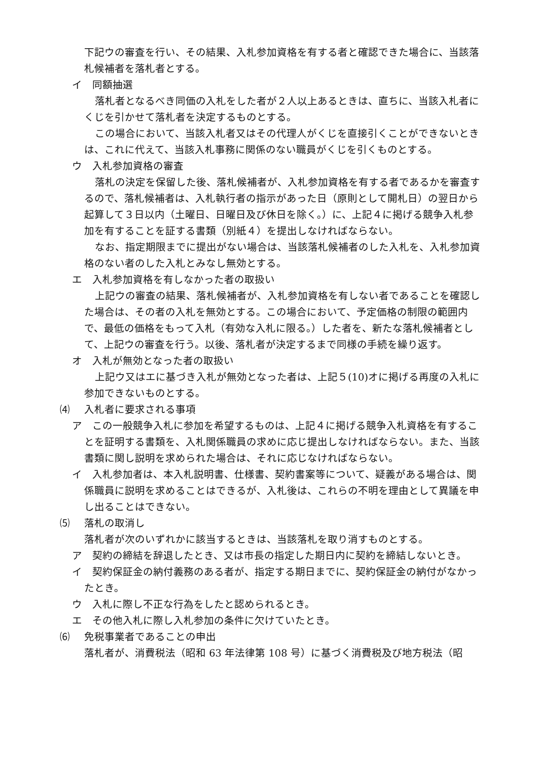下記ウの審査を行い、その結果、入札参加資格を有する者と確認できた場合に、当該落札候補者を落札者とする。
イ　同額抽選
落札者となるべき同価の入札をした者が２人以上あるときは、直ちに、当該入札者にくじを引かせて落札者を決定するものとする。
この場合において、当該入札者又はその代理人がくじを直接引くことができないときは、これに代えて、当該入札事務に関係のない職員がくじを引くものとする。
ウ　入札参加資格の審査
落札の決定を保留した後、落札候補者が、入札参加資格を有する者であるかを審査するので、落札候補者は、入札執行者の指示があった日（原則として開札日）の翌日から起算して３日以内（土曜日、日曜日及び休日を除く。）に、上記４に掲げる競争入札参加を有することを証する書類（別紙４）を提出しなければならない。
なお、指定期限までに提出がない場合は、当該落札候補者のした入札を、入札参加資格のない者のした入札とみなし無効とする。
エ　入札参加資格を有しなかった者の取扱い
上記ウの審査の結果、落札候補者が、入札参加資格を有しない者であることを確認した場合は、その者の入札を無効とする。この場合において、予定価格の制限の範囲内で、最低の価格をもって入札（有効な入札に限る。）した者を、新たな落札候補者として、上記ウの審査を行う。以後、落札者が決定するまで同様の手続を繰り返す。
オ　入札が無効となった者の取扱い
上記ウ又はエに基づき入札が無効となった者は、上記５(10)オに掲げる再度の入札に参加できないものとする。
⑷ 入札者に要求される事項
ア　この一般競争入札に参加を希望するものは、上記４に掲げる競争入札資格を有することを証明する書類を、入札関係職員の求めに応じ提出しなければならない。また、当該書類に関し説明を求められた場合は、それに応じなければならない。
イ　入札参加者は、本入札説明書、仕様書、契約書案等について、疑義がある場合は、関係職員に説明を求めることはできるが、入札後は、これらの不明を理由として異議を申し出ることはできない。
⑸ 落札の取消し
落札者が次のいずれかに該当するときは、当該落札を取り消すものとする。
ア　契約の締結を辞退したとき、又は市長の指定した期日内に契約を締結しないとき。
イ　契約保証金の納付義務のある者が、指定する期日までに、契約保証金の納付がなかったとき。
ウ　入札に際し不正な行為をしたと認められるとき。
エ　その他入札に際し入札参加の条件に欠けていたとき。
⑹ 免税事業者であることの申出
落札者が、消費税法（昭和 63 年法律第 108 号）に基づく消費税及び地方税法（昭